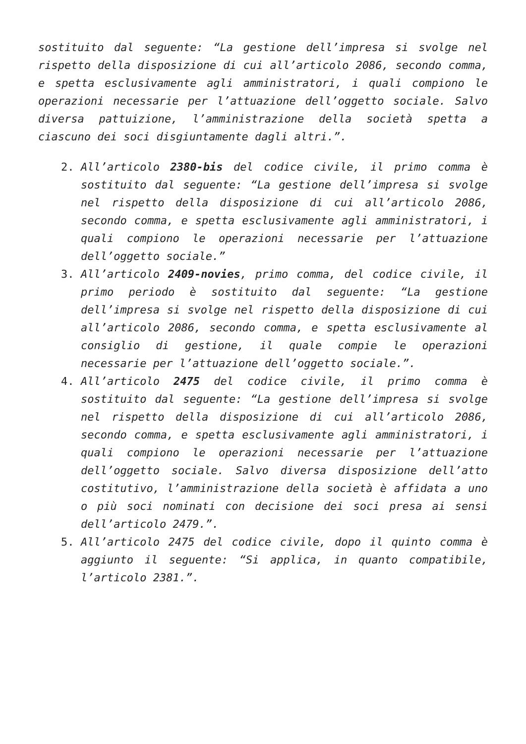sostituito dal seguente: “La gestione dell’impresa si svolge nel rispetto della disposizione di cui all’articolo 2086, secondo comma, e spetta esclusivamente agli amministratori, i quali compiono le operazioni necessarie per l’attuazione dell’oggetto sociale. Salvo diversa pattuizione, l’amministrazione della società spetta a ciascuno dei soci disgiuntamente dagli altri.”.
2. All’articolo 2380-bis del codice civile, il primo comma è sostituito dal seguente: “La gestione dell’impresa si svolge nel rispetto della disposizione di cui all’articolo 2086, secondo comma, e spetta esclusivamente agli amministratori, i quali compiono le operazioni necessarie per l’attuazione dell’oggetto sociale.”
3. All’articolo 2409-novies, primo comma, del codice civile, il primo periodo è sostituito dal seguente: “La gestione dell’impresa si svolge nel rispetto della disposizione di cui all’articolo 2086, secondo comma, e spetta esclusivamente al consiglio di gestione, il quale compie le operazioni necessarie per l’attuazione dell’oggetto sociale.”.
4. All’articolo 2475 del codice civile, il primo comma è sostituito dal seguente: “La gestione dell’impresa si svolge nel rispetto della disposizione di cui all’articolo 2086, secondo comma, e spetta esclusivamente agli amministratori, i quali compiono le operazioni necessarie per l’attuazione dell’oggetto sociale. Salvo diversa disposizione dell’atto costitutivo, l’amministrazione della società è affidata a uno o più soci nominati con decisione dei soci presa ai sensi dell’articolo 2479.”.
5. All’articolo 2475 del codice civile, dopo il quinto comma è aggiunto il seguente: “Si applica, in quanto compatibile, l’articolo 2381.”.